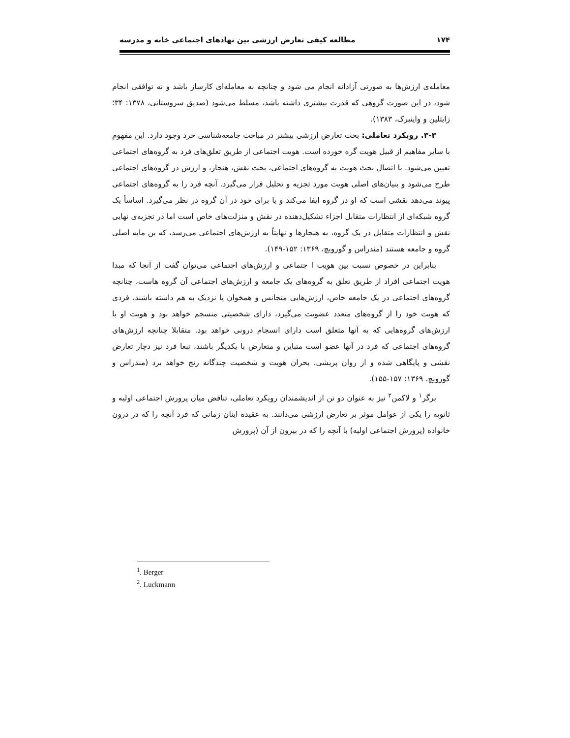۱۷۴ مطالعه کیفی تعارض ارزشی بین نهادهای اجتماعی خانه و مدرسه
معامله‌ی ارزش‌ها به صورتی آزادانه انجام می شود و چنانچه نه معامله‌ای کارساز باشد و نه توافقی انجام شود، در این صورت گروهی که قدرت بیشتری داشته باشد، مسلط می‌شود (صدیق سروستانی، ۱۳۷۸: ۳۴؛ زایتلین و واینبرک، ۱۳۸۳).
۳-۳. رویکرد تعاملی: بحث تعارض ارزشی بیشتر در مباحث جامعه‌شناسی خرد وجود دارد. این مفهوم با سایر مفاهیم از قبیل هویت گره خورده است. هویت اجتماعی از طریق تعلق‌های فرد به گروه‌های اجتماعی تعیین می‌شود. با اتصال بحث هویت به گروه‌های اجتماعی، بحث نقش، هنجار، و ارزش در گروه‌های اجتماعی طرح می‌شود و بنیان‌های اصلی هویت مورد تجزیه و تحلیل قرار می‌گیرد. آنچه فرد را به گروه‌های اجتماعی پیوند می‌دهد نقشی است که او در گروه ایفا می‌کند و یا برای خود در آن گروه در نظر می‌گیرد. اساساً یک گروه شبکه‌ای از انتظارات متقابل اجزاء تشکیل‌دهنده در نقش و منزلت‌های خاص است اما در تجزیه‌ی نهایی نقش و انتظارات متقابل در یک گروه، به هنجارها و نهایتاً به ارزش‌های اجتماعی می‌رسد، که بن مایه اصلی گروه و جامعه هستند (مندراس و گورویچ، ۱۳۶۹: ۱۵۲-۱۴۹).
بنابراین در خصوص نسبت بین هویت ا جتماعی و ارزش‌های اجتماعی می‌توان گفت از آنجا که مبدا هویت اجتماعی افراد از طریق تعلق به گروه‌های یک جامعه و ارزش‌های اجتماعی آن گروه هاست، چنانچه گروه‌های اجتماعی در یک جامعه خاص، ارزش‌هایی متجانس و همخوان یا نزدیک به هم داشته باشند، فردی که هویت خود را از گروه‌های متعدد عضویت می‌گیرد، دارای شخصیتی منسجم خواهد بود و هویت او با ارزش‌های گروه‌هایی که به آنها متعلق است دارای انسجام درونی خواهد بود. متقابلا چنانچه ارزش‌های گروه‌های اجتماعی که فرد در آنها عضو است متباین و متعارض با یکدیگر باشند، تبعا فرد نیز دچار تعارض نقشی و پایگاهی شده و از روان پریشی، بحران هویت و شخصیت چندگانه رنج خواهد برد (مندراس و گورویچ، ۱۳۶۹: ۱۵۷-۱۵۵).
برگر<sup>۱</sup> و لاکمن<sup>۲</sup> نیز به عنوان دو تن از اندیشمندان رویکرد تعاملی، تناقض میان پرورش اجتماعی اولیه و ثانویه را یکی از عوامل موثر بر تعارض ارزشی می‌دانند. به عقیده اینان زمانی که فرد آنچه را که در درون خانواده (پرورش اجتماعی اولیه) با آنچه را که در بیرون از آن (پرورش
<sup>1</sup>. Berger
<sup>2</sup>. Luckmann